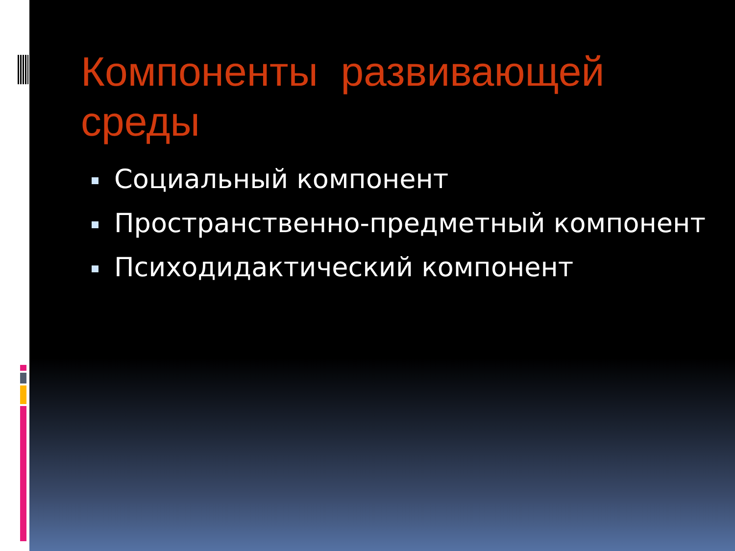Компоненты развивающей среды
Социальный компонент
Пространственно-предметный компонент
Психодидактический компонент